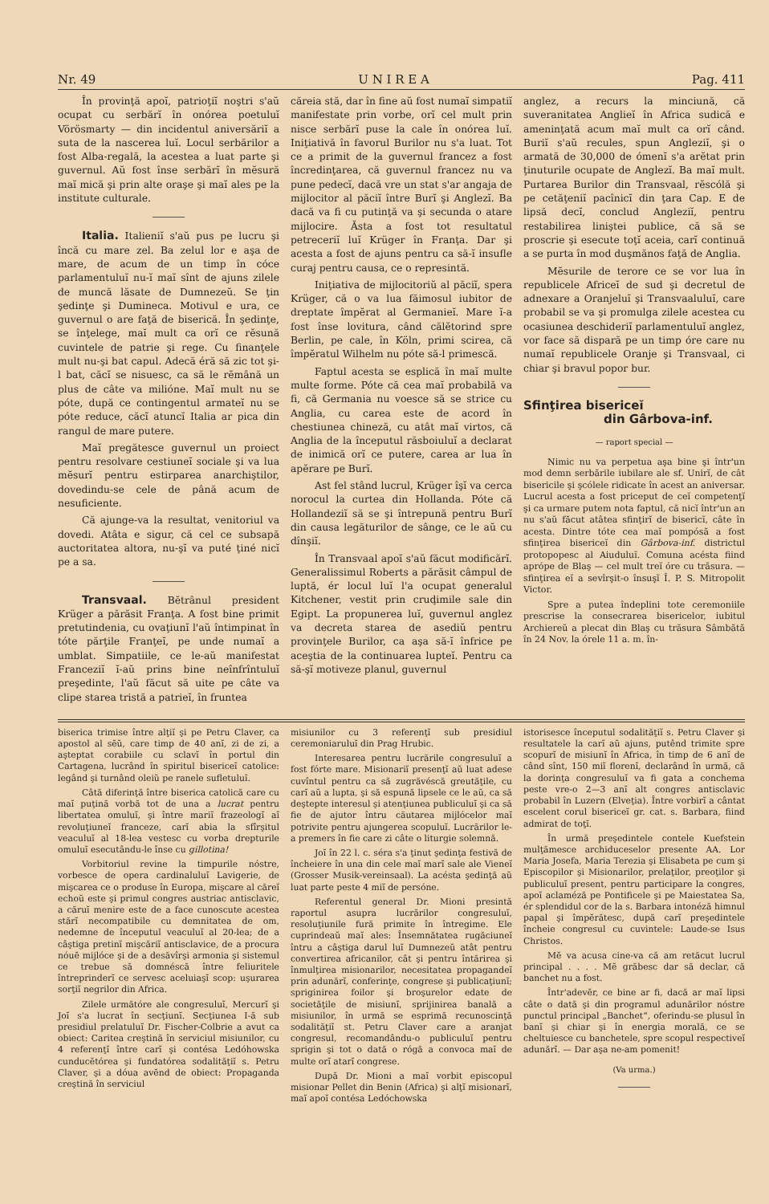Nr. 49 U N I R E A Pag. 411
În provinţă apoĭ, patrioţiĭ noştri s'aŭ ocupat cu serbărĭ în onórea poetuluĭ Vörösmarty — din incidentul aniversăriĭ a suta de la nascerea luĭ. Locul serbărilor a fost Alba-regală, la acestea a luat parte şi guvernul. Aŭ fost înse serbărĭ în mĕsură maĭ mică şi prin alte oraşe şi maĭ ales pe la institute culturale.
Italia. Italieniĭ s'aŭ pus pe lucru şi încă cu mare zel. Ba zelul lor e aşa de mare, de acum de un timp în cóce parlamentuluĭ nu-ĭ maĭ sînt de ajuns zilele de muncă lăsate de Dumnezeŭ. Se ţin şedinţe şi Dumineca. Motivul e ura, ce guvernul o are faţă de biserică. În şedinţe, se înţelege, maĭ mult ca orĭ ce rĕsună cuvintele de patrie şi rege. Cu finanţele mult nu-şi bat capul. Adecă éră să zic tot şi-l bat, căcĭ se nisuesc, ca să le rĕmână un plus de câte va milióne. Maĭ mult nu se póte, după ce contingentul armateĭ nu se póte reduce, căcĭ atuncĭ Italia ar pica din rangul de mare putere.
Maĭ pregătesce guvernul un proiect pentru resolvare cestiuneĭ sociale şi va lua mĕsurĭ pentru estirparea anarchiştilor, dovedindu-se cele de până acum de nesuficiente.
Că ajunge-va la resultat, venitoriul va dovedi. Atâta e sigur, că cel ce subsapă auctoritatea altora, nu-şĭ va puté ţiné nicĭ pe a sa.
Transvaal. Bĕtrânul president Krüger a părăsit Franţa. A fost bine primit pretutindenia, cu ovaţiunĭ l'aŭ întimpinat în tóte părţile Franţeĭ, pe unde numaĭ a umblat. Simpatiile, ce le-aŭ manifestat Franceziĭ ĭ-aŭ prins bine neînfrîntuluĭ preşedinte, l'aŭ făcut să uite pe câte va clipe starea tristă a patrieĭ, în fruntea
căreia stă, dar în fine aŭ fost numaĭ simpatiĭ manifestate prin vorbe, orĭ cel mult prin nisce serbărĭ puse la cale în onórea luĭ. Iniţiativă în favorul Burilor nu s'a luat. Tot ce a primit de la guvernul francez a fost încredinţarea, că guvernul francez nu va pune pedecĭ, dacă vre un stat s'ar angaja de mijlocitor al păciĭ între Burĭ şi Anglezĭ. Ba dacă va fi cu putinţă va şi secunda o atare mijlocire. Ăsta a fost tot resultatul petreceriĭ luĭ Krüger în Franţa. Dar şi acesta a fost de ajuns pentru ca să-ĭ insufle curaj pentru causa, ce o represintă.
Iniţiativa de mijlocitoriŭ al păciĭ, spera Krüger, că o va lua făimosul iubitor de dreptate împĕrat al Germanieĭ. Mare ĭ-a fost înse lovitura, când călĕtorind spre Berlin, pe cale, în Köln, primi scirea, că împĕratul Wilhelm nu póte să-l primescă.
Faptul acesta se esplică în maĭ multe multe forme. Póte că cea maĭ probabilă va fi, că Germania nu voesce să se strice cu Anglia, cu carea este de acord în chestiunea chineză, cu atât maĭ virtos, că Anglia de la începutul răsboiuluĭ a declarat de inimică orĭ ce putere, carea ar lua în apĕrare pe Burĭ.
Ast fel stând lucrul, Krüger îşĭ va cerca norocul la curtea din Hollanda. Póte că Hollandeziĭ să se şi întrepună pentru Burĭ din causa legăturilor de sânge, ce le aŭ cu dînşiĭ.
În Transvaal apoĭ s'aŭ făcut modificărĭ. Generalissimul Roberts a părăsit câmpul de luptă, ér locul luĭ l'a ocupat generalul Kitchener, vestit prin cruḑimile sale din Egipt. La propunerea luĭ, guvernul anglez va decreta starea de asediŭ pentru provinţele Burilor, ca aşa să-ĭ înfrice pe aceştia de la continuarea lupteĭ. Pentru ca să-şĭ motiveze planul, guvernul
anglez, a recurs la minciună, că suveranitatea Anglieĭ în Africa sudică e ameninţată acum maĭ mult ca orĭ când. Buriĭ s'aŭ recules, spun Angleziĭ, şi o armată de 30,000 de ómenĭ s'a arĕtat prin ţinuturile ocupate de Anglezĭ. Ba maĭ mult. Purtarea Burilor din Transvaal, rĕscólă şi pe cetăţeniĭ pacînicĭ din ţara Cap. E de lipsă decĭ, conclud Angleziĭ, pentru restabilirea liniştei publice, că să se proscrie şi esecute toţĭ aceia, carĭ continuă a se purta în mod duşmănos faţă de Anglia.
Mĕsurile de terore ce se vor lua în republicele Africeĭ de sud şi decretul de adnexare a Oranjeluĭ şi Transvaaluluĭ, care probabil se va şi promulga zilele acestea cu ocasiunea deschideriĭ parlamentuluĭ anglez, vor face să dispară pe un timp óre care nu numaĭ republicele Oranje şi Transvaal, ci chiar şi bravul popor bur.
Sfinţirea bisericeĭ
din Gârbova-inf.
— raport special —
Nimic nu va perpetua aşa bine şi într'un mod demn serbările iubilare ale sf. Unirĭ, de cât bisericile şi şcólele ridicate în acest an aniversar. Lucrul acesta a fost priceput de ceĭ competenţĭ şi ca urmare putem nota faptul, că nicĭ într'un an nu s'aŭ făcut atâtea sfinţirĭ de bisericĭ, câte în acesta. Dintre tóte cea maĭ pompósă a fost sfinţirea bisericeĭ din Gârbova-inf. districtul protopopesc al Aiuduluĭ. Comuna acésta fiind aprópe de Blaş — cel mult treĭ óre cu trăsura. — sfinţirea eĭ a sevîrşit-o însuşĭ Î. P. S. Mitropolit Victor.
Spre a putea îndeplini tote ceremoniile prescrise la consecrarea bisericelor, iubitul Archiereŭ a plecat din Blaş cu trăsura Sâmbătă în 24 Nov. la órele 11 a. m. în-
biserica trimise între alţiĭ şi pe Petru Claver, ca apostol al sĕŭ, care timp de 40 anĭ, zi de zi, a aşteptat corabiile cu sclavĭ în portul din Cartagena, lucrând în spiritul bisericeĭ catolice: legând şi turnând oleiŭ pe ranele sufletuluĭ.
Câtă diferinţă între biserica catolică care cu maĭ puţină vorbă tot de una a lucrat pentru libertatea omuluĭ, şi între mariĭ frazeologĭ aĭ revoluţiuneĭ franceze, carĭ abia la sfîrşitul veaculuĭ al 18-lea vestesc cu vorba drepturile omuluĭ esecutându-le înse cu gillotina!
Vorbitoriul revine la timpurile nóstre, vorbesce de opera cardinaluluĭ Lavigerie, de mişcarea ce o produse în Europa, mişcare al căreĭ echoŭ este şi primul congres austriac antisclavic, a căruĭ menire este de a face cunoscute acestea stărĭ necompatibile cu demnitatea de om, nedemne de începutul veaculuĭ al 20-lea; de a câştiga pretinĭ mişcăriĭ antisclavice, de a procura nóuĕ mijlóce şi de a desăvîrşi armonia şi sistemul ce trebue să domnéscă între feliuritele întreprinderĭ ce servesc aceluiaşĭ scop: uşurarea sorţiĭ negrilor din Africa.
Zilele următóre ale congresuluĭ, Mercurĭ şi Joĭ s'a lucrat în secţiunĭ. Secţiunea I-ă sub presidiul prelatuluĭ Dr. Fischer-Colbrie a avut ca obiect: Caritea creştină în serviciul misiunilor, cu 4 referenţĭ între carĭ şi contésa Ledóhowska cunducĕtórea şi fundatórea sodalităţiĭ s. Petru Claver, şi a dóua avĕnd de obiect: Propaganda creştină în serviciul
misiunilor cu 3 referenţĭ sub presidiul ceremoniaruluĭ din Prag Hrubic.
Interesarea pentru lucrările congresuluĭ a fost fórte mare. Misionariĭ presenţĭ aŭ luat adese cuvîntul pentru ca să zugrăvéscă greutăţile, cu carĭ aŭ a lupta, şi să espună lipsele ce le aŭ, ca să deştepte interesul şi atenţiunea publiculuĭ şi ca să fie de ajutor întru căutarea mijlócelor maĭ potrivite pentru ajungerea scopuluĭ. Lucrărilor le-a premers în fie care zi câte o liturgie solemnă.
Joĭ în 22 l. c. séra s'a ţinut şedinţa festivă de încheiere în una din cele maĭ marĭ sale ale Vieneĭ (Grosser Musik-vereinsaal). La acésta şedinţă aŭ luat parte peste 4 miĭ de persóne.
Referentul general Dr. Mioni presintă raportul asupra lucrărilor congresuluĭ, resoluţiunile fură primite în întregime. Ele cuprindeaŭ maĭ ales: Însemnătatea rugăciuneĭ întru a câştiga darul luĭ Dumnezeŭ atât pentru convertirea africanilor, cât şi pentru întărirea şi înmulţirea misionarilor, necesitatea propagandeĭ prin adunărĭ, conferinţe, congrese şi publicaţiunĭ; spriginirea foilor şi broşurelor edate de societăţile de misiunĭ, sprijinirea banală a misiunilor, în urmă se esprimă recunoscinţă sodalităţiĭ st. Petru Claver care a aranjat congresul, recomandându-o publiculuĭ pentru sprigin şi tot o dată o rógă a convoca maĭ de multe orĭ atarĭ congrese.
După Dr. Mioni a maĭ vorbit episcopul misionar Pellet din Benin (Africa) şi alţĭ misionarĭ, maĭ apoĭ contésa Ledóchowska
istorisesce începutul sodalităţiĭ s. Petru Claver şi resultatele la carĭ aŭ ajuns, putênd trimite spre scopurĭ de misiunĭ în Africa, în timp de 6 anĭ de când sînt, 150 miĭ florenĭ, declarând în urmă, că la dorinţa congresuluĭ va fi gata a conchema peste vre-o 2—3 anĭ alt congres antisclavic probabil în Luzern (Elveţia). Între vorbirĭ a cântat escelent corul bisericeĭ gr. cat. s. Barbara, fiind admirat de toţĭ.
În urmă preşedintele contele Kuefstein mulţămesce archiduceselor presente AA. Lor Maria Josefa, Maria Terezia şi Elisabeta pe cum şi Episcopilor şi Misionarilor, prelaţilor, preoţilor şi publiculuĭ present, pentru participare la congres, apoĭ aclaméză pe Pontificele şi pe Maiestatea Sa, ér splendidul cor de la s. Barbara intonéză himnul papal şi împĕrătesc, după carĭ preşedintele încheie congresul cu cuvintele: Laude-se Isus Christos.
Mĕ va acusa cine-va că am retăcut lucrul principal . . . . Mĕ grăbesc dar să declar, că banchet nu a fost.
Într'adevĕr, ce bine ar fi, dacă ar maĭ lipsi câte o dată şi din programul adunărilor nóstre punctul principal „Banchet“, oferindu-se plusul în banĭ şi chiar şi în energia morală, ce se cheltuiesce cu banchetele, spre scopul respectiveĭ adunărĭ. — Dar aşa ne-am pomenit!
(Va urma.)